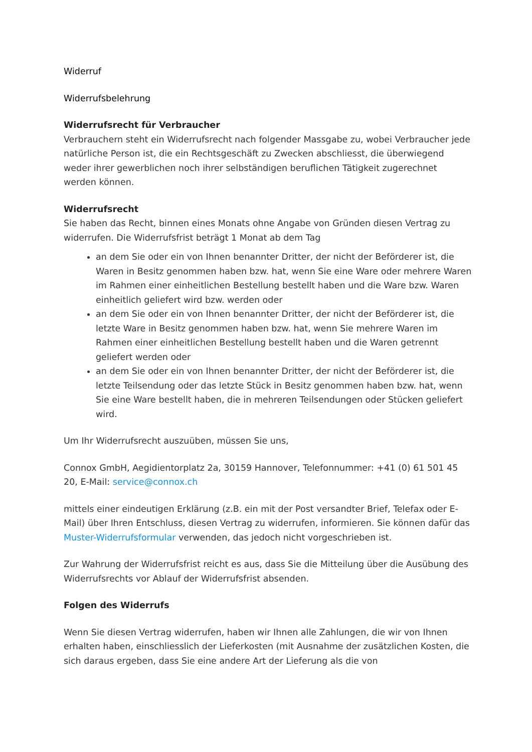Widerruf
Widerrufsbelehrung
Widerrufsrecht für Verbraucher
Verbrauchern steht ein Widerrufsrecht nach folgender Massgabe zu, wobei Verbraucher jede natürliche Person ist, die ein Rechtsgeschäft zu Zwecken abschliesst, die überwiegend weder ihrer gewerblichen noch ihrer selbständigen beruflichen Tätigkeit zugerechnet werden können.
Widerrufsrecht
Sie haben das Recht, binnen eines Monats ohne Angabe von Gründen diesen Vertrag zu widerrufen. Die Widerrufsfrist beträgt 1 Monat ab dem Tag
an dem Sie oder ein von Ihnen benannter Dritter, der nicht der Beförderer ist, die Waren in Besitz genommen haben bzw. hat, wenn Sie eine Ware oder mehrere Waren im Rahmen einer einheitlichen Bestellung bestellt haben und die Ware bzw. Waren einheitlich geliefert wird bzw. werden oder
an dem Sie oder ein von Ihnen benannter Dritter, der nicht der Beförderer ist, die letzte Ware in Besitz genommen haben bzw. hat, wenn Sie mehrere Waren im Rahmen einer einheitlichen Bestellung bestellt haben und die Waren getrennt geliefert werden oder
an dem Sie oder ein von Ihnen benannter Dritter, der nicht der Beförderer ist, die letzte Teilsendung oder das letzte Stück in Besitz genommen haben bzw. hat, wenn Sie eine Ware bestellt haben, die in mehreren Teilsendungen oder Stücken geliefert wird.
Um Ihr Widerrufsrecht auszuüben, müssen Sie uns,
Connox GmbH, Aegidientorplatz 2a, 30159 Hannover, Telefonnummer: +41 (0) 61 501 45 20, E-Mail: service@connox.ch
mittels einer eindeutigen Erklärung (z.B. ein mit der Post versandter Brief, Telefax oder E-Mail) über Ihren Entschluss, diesen Vertrag zu widerrufen, informieren. Sie können dafür das Muster-Widerrufsformular verwenden, das jedoch nicht vorgeschrieben ist.
Zur Wahrung der Widerrufsfrist reicht es aus, dass Sie die Mitteilung über die Ausübung des Widerrufsrechts vor Ablauf der Widerrufsfrist absenden.
Folgen des Widerrufs
Wenn Sie diesen Vertrag widerrufen, haben wir Ihnen alle Zahlungen, die wir von Ihnen erhalten haben, einschliesslich der Lieferkosten (mit Ausnahme der zusätzlichen Kosten, die sich daraus ergeben, dass Sie eine andere Art der Lieferung als die von